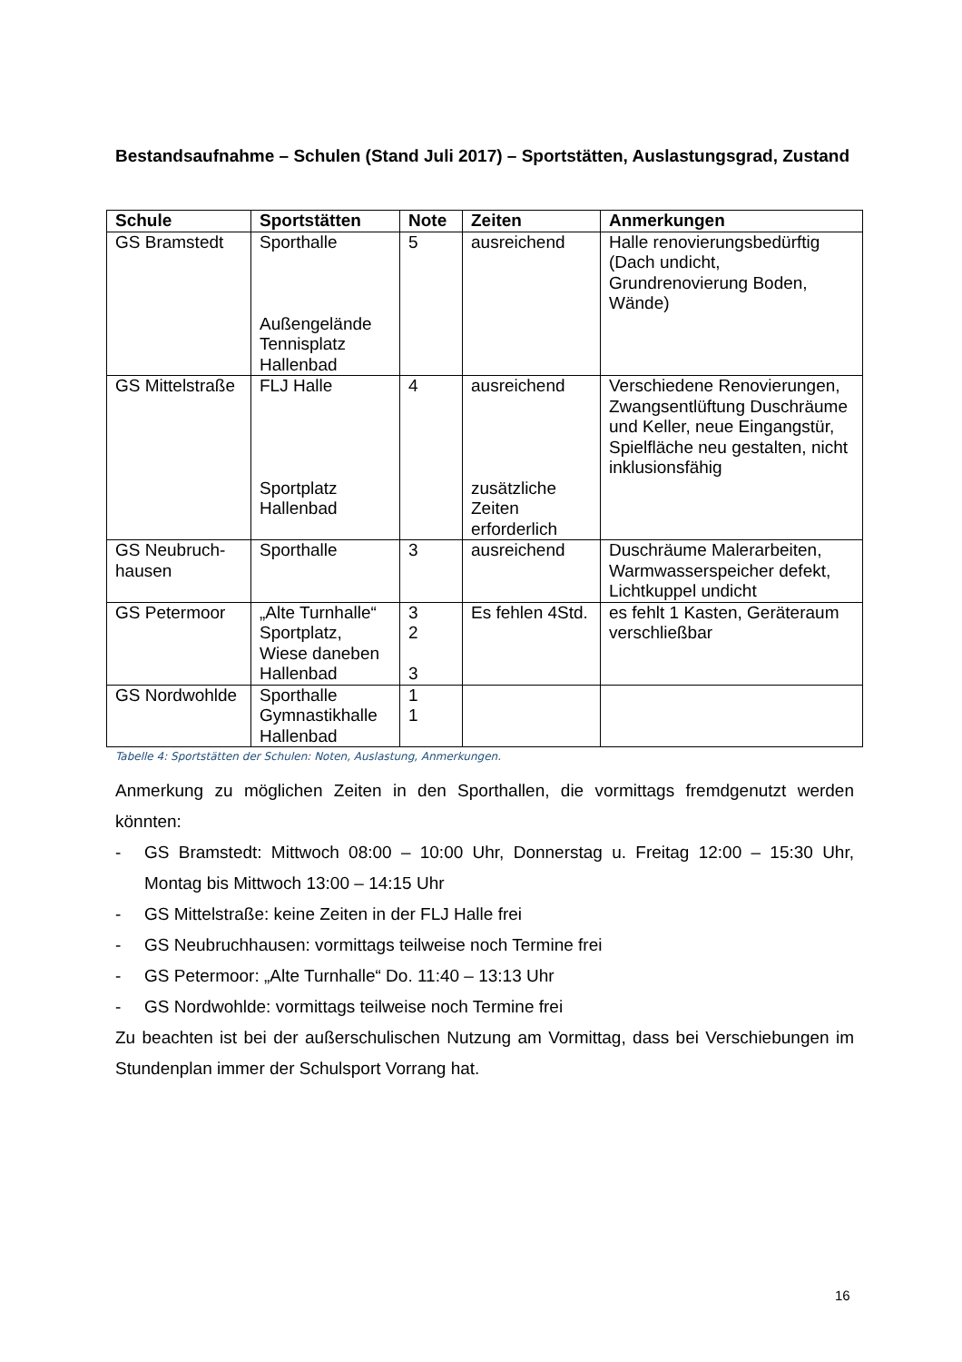Bestandsaufnahme – Schulen (Stand Juli 2017) – Sportstätten, Auslastungsgrad, Zustand
| Schule | Sportstätten | Note | Zeiten | Anmerkungen |
| --- | --- | --- | --- | --- |
| GS Bramstedt | Sporthalle Außengelände Tennisplatz Hallenbad | 5 | ausreichend | Halle renovierungsbedürftig (Dach undicht, Grundrenovierung Boden, Wände) |
| GS Mittelstraße | FLJ Halle Sportplatz Hallenbad | 4 | ausreichend zusätzliche Zeiten erforderlich | Verschiedene Renovierungen, Zwangsentlüftung Duschräume und Keller, neue Eingangstür, Spielfläche neu gestalten, nicht inklusionsfähig |
| GS Neubruch-hausen | Sporthalle | 3 | ausreichend | Duschräume Malerarbeiten, Warmwasserspeicher defekt, Lichtkuppel undicht |
| GS Petermoor | „Alte Turnhalle“ Sportplatz, Wiese daneben Hallenbad | 3 2 3 | Es fehlen 4Std. | es fehlt 1 Kasten, Geräteraum verschließbar |
| GS Nordwohlde | Sporthalle Gymnastikhalle Hallenbad | 1 1 | | |
Tabelle 4: Sportstätten der Schulen: Noten, Auslastung, Anmerkungen.
Anmerkung zu möglichen Zeiten in den Sporthallen, die vormittags fremdgenutzt werden könnten:
- GS Bramstedt: Mittwoch 08:00 – 10:00 Uhr, Donnerstag u. Freitag 12:00 – 15:30 Uhr, Montag bis Mittwoch 13:00 – 14:15 Uhr
- GS Mittelstraße: keine Zeiten in der FLJ Halle frei
- GS Neubruchhausen: vormittags teilweise noch Termine frei
- GS Petermoor: „Alte Turnhalle“ Do. 11:40 – 13:13 Uhr
- GS Nordwohlde: vormittags teilweise noch Termine frei
Zu beachten ist bei der außerschulischen Nutzung am Vormittag, dass bei Verschiebungen im Stundenplan immer der Schulsport Vorrang hat.
16